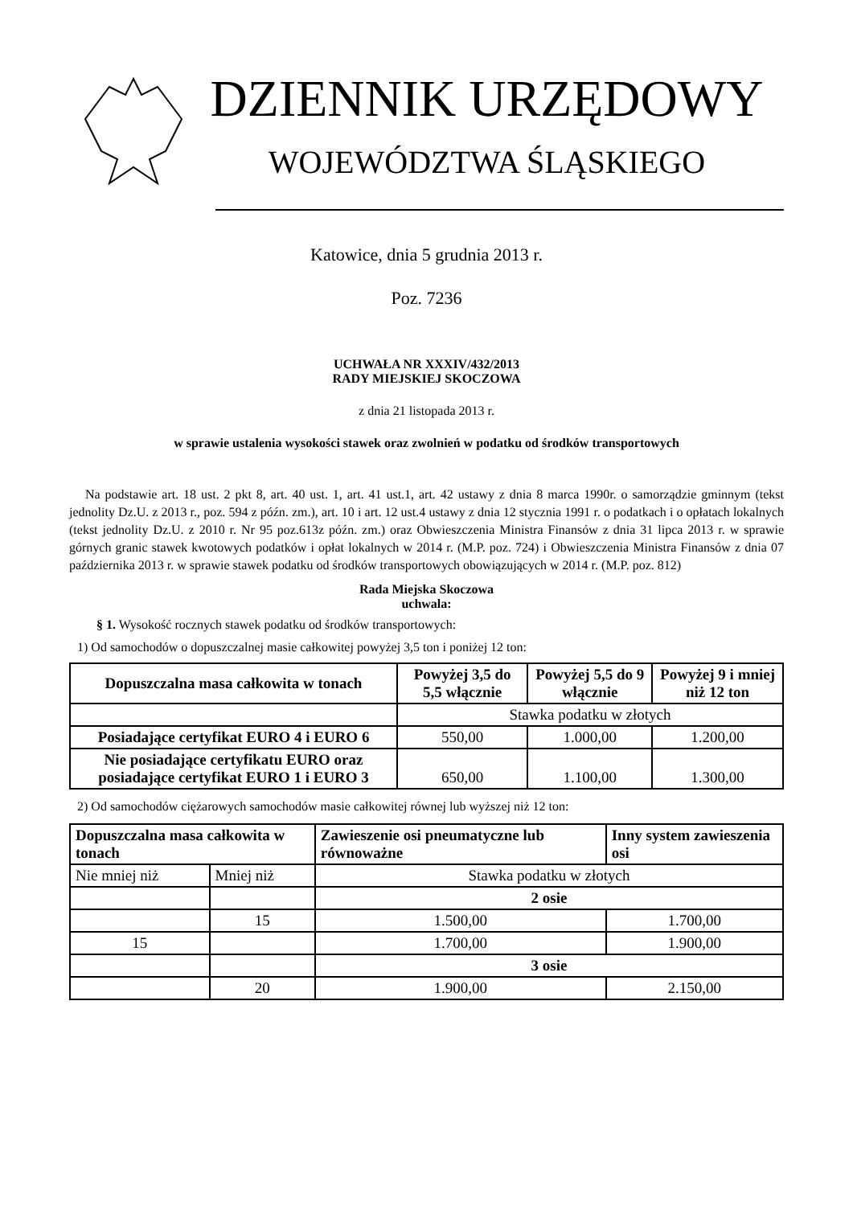DZIENNIK URZĘDOWY
WOJEWÓDZTWA ŚLĄSKIEGO
Katowice, dnia 5 grudnia 2013 r.
Poz. 7236
UCHWAŁA NR XXXIV/432/2013
RADY MIEJSKIEJ SKOCZOWA
z dnia 21 listopada 2013 r.
w sprawie ustalenia wysokości stawek oraz zwolnień w podatku od środków transportowych
Na podstawie art. 18 ust. 2 pkt 8, art. 40 ust. 1, art. 41 ust.1, art. 42 ustawy z dnia 8 marca 1990r. o samorządzie gminnym (tekst jednolity Dz.U. z 2013 r., poz. 594 z późn. zm.), art. 10 i art. 12 ust.4 ustawy z dnia 12 stycznia 1991 r. o podatkach i o opłatach lokalnych (tekst jednolity Dz.U. z 2010 r. Nr 95 poz.613z późn. zm.) oraz Obwieszczenia Ministra Finansów z dnia 31 lipca 2013 r. w sprawie górnych granic stawek kwotowych podatków i opłat lokalnych w 2014 r. (M.P. poz. 724) i Obwieszczenia Ministra Finansów z dnia 07 października 2013 r. w sprawie stawek podatku od środków transportowych obowiązujących w 2014 r. (M.P. poz. 812)
Rada Miejska Skoczowa
uchwala:
§ 1. Wysokość rocznych stawek podatku od środków transportowych:
1) Od samochodów o dopuszczalnej masie całkowitej powyżej 3,5 ton i poniżej 12 ton:
| Dopuszczalna masa całkowita w tonach | Powyżej 3,5 do 5,5 włącznie | Powyżej 5,5 do 9 włącznie | Powyżej 9 i mniej niż 12 ton |
| --- | --- | --- | --- |
| | Stawka podatku w złotych | | |
| Posiadające certyfikat EURO 4 i EURO 6 | 550,00 | 1.000,00 | 1.200,00 |
| Nie posiadające certyfikatu EURO oraz posiadające certyfikat EURO 1 i EURO 3 | 650,00 | 1.100,00 | 1.300,00 |
2) Od samochodów ciężarowych samochodów masie całkowitej równej lub wyższej niż 12 ton:
| Dopuszczalna masa całkowita w tonach | | Zawieszenie osi pneumatyczne lub równoważne | Inny system zawieszenia osi |
| --- | --- | --- | --- |
| Nie mniej niż | Mniej niż | Stawka podatku w złotych | |
| | | 2 osie | |
| | 15 | 1.500,00 | 1.700,00 |
| 15 | | 1.700,00 | 1.900,00 |
| | | 3 osie | |
| | 20 | 1.900,00 | 2.150,00 |